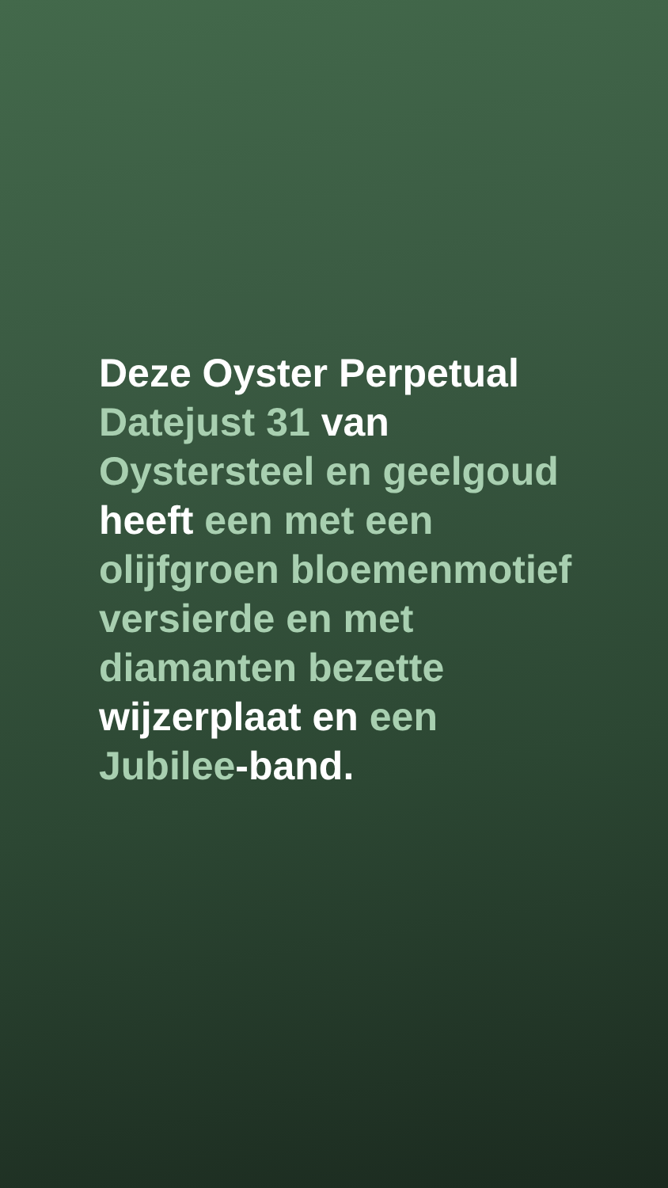Deze Oyster Perpetual Datejust 31 van Oystersteel en geelgoud heeft een met een olijfgroen bloemenmotief versierde en met diamanten bezette wijzerplaat en een Jubilee-band.